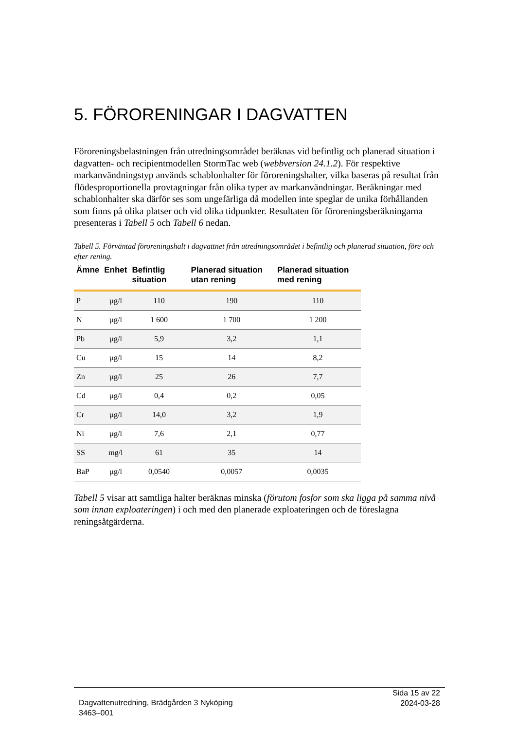5. FÖRORENINGAR I DAGVATTEN
Föroreningsbelastningen från utredningsområdet beräknas vid befintlig och planerad situation i dagvatten- och recipientmodellen StormTac web (webbversion 24.1.2). För respektive markanvändningstyp används schablonhalter för föroreningshalter, vilka baseras på resultat från flödesproportionella provtagningar från olika typer av markanvändningar. Beräkningar med schablonhalter ska därför ses som ungefärliga då modellen inte speglar de unika förhållanden som finns på olika platser och vid olika tidpunkter. Resultaten för föroreningsberäkningarna presenteras i Tabell 5 och Tabell 6 nedan.
Tabell 5. Förväntad föroreningshalt i dagvattnet från utredningsområdet i befintlig och planerad situation, före och efter rening.
| Ämne | Enhet | Befintlig situation | Planerad situation utan rening | Planerad situation med rening |
| --- | --- | --- | --- | --- |
| P | µg/l | 110 | 190 | 110 |
| N | µg/l | 1 600 | 1 700 | 1 200 |
| Pb | µg/l | 5,9 | 3,2 | 1,1 |
| Cu | µg/l | 15 | 14 | 8,2 |
| Zn | µg/l | 25 | 26 | 7,7 |
| Cd | µg/l | 0,4 | 0,2 | 0,05 |
| Cr | µg/l | 14,0 | 3,2 | 1,9 |
| Ni | µg/l | 7,6 | 2,1 | 0,77 |
| SS | mg/l | 61 | 35 | 14 |
| BaP | µg/l | 0,0540 | 0,0057 | 0,0035 |
Tabell 5 visar att samtliga halter beräknas minska (förutom fosfor som ska ligga på samma nivå som innan exploateringen) i och med den planerade exploateringen och de föreslagna reningsåtgärderna.
Dagvattenutredning, Brädgården 3 Nyköping
3463–001
Sida 15 av 22
2024-03-28